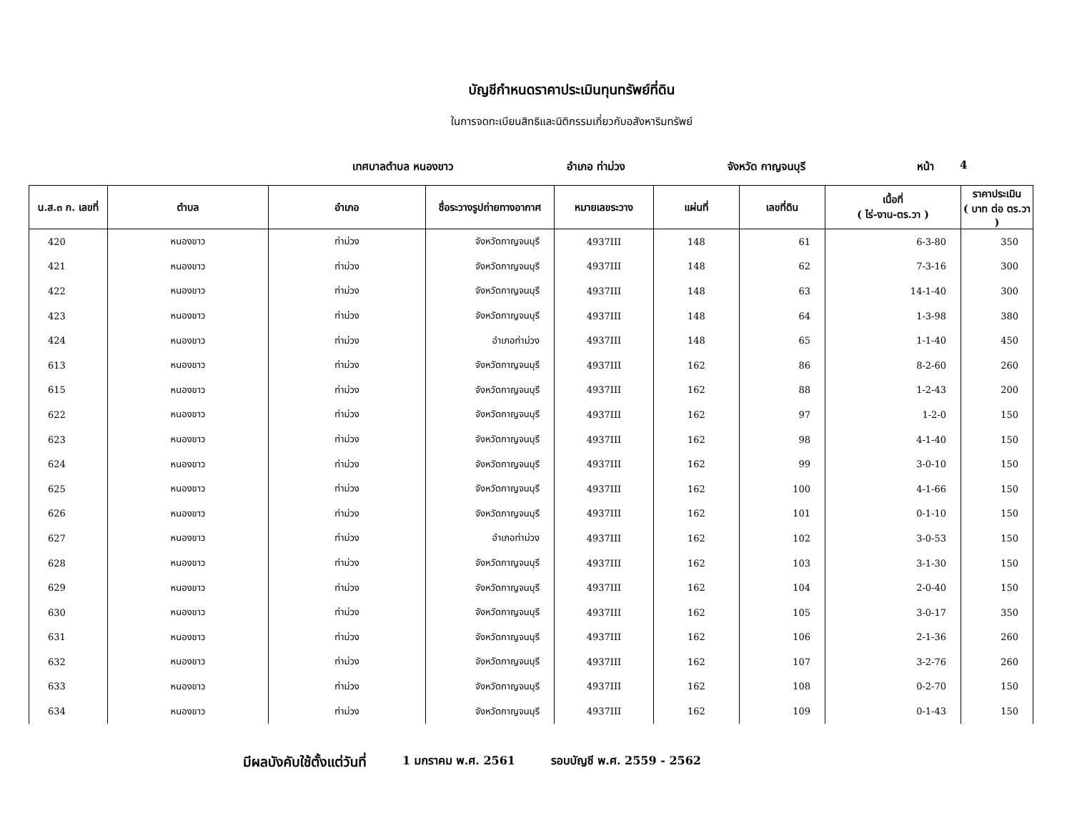บัญชีกำหนดราคาประเมินทุนทรัพย์ที่ดิน
ในการจดทะเบียนสิทธิและนิติกรรมเกี่ยวกับอสังหาริมทรัพย์
เทศบาลตำบล หนองขาว อำเภอ ท่าม่วง จังหวัด กาญจนบุรี หน้า 4
| น.ส.๓ ก. เลขที่ | ตำบล | อำเภอ | ชื่อระวางรูปถ่ายทางอากาศ | หมายเลขระวาง | แผ่นที่ | เลขที่ดิน | เนื้อที่ ( ไร่-งาน-ตร.วา ) | ราคาประเมิน ( บาท ต่อ ตร.วา ) |
| --- | --- | --- | --- | --- | --- | --- | --- | --- |
| 420 | หนองขาว | ท่าม่วง | จังหวัดกาญจนบุรี | 4937III | 148 | 61 | 6-3-80 | 350 |
| 421 | หนองขาว | ท่าม่วง | จังหวัดกาญจนบุรี | 4937III | 148 | 62 | 7-3-16 | 300 |
| 422 | หนองขาว | ท่าม่วง | จังหวัดกาญจนบุรี | 4937III | 148 | 63 | 14-1-40 | 300 |
| 423 | หนองขาว | ท่าม่วง | จังหวัดกาญจนบุรี | 4937III | 148 | 64 | 1-3-98 | 380 |
| 424 | หนองขาว | ท่าม่วง | อำเภอท่าม่วง | 4937III | 148 | 65 | 1-1-40 | 450 |
| 613 | หนองขาว | ท่าม่วง | จังหวัดกาญจนบุรี | 4937III | 162 | 86 | 8-2-60 | 260 |
| 615 | หนองขาว | ท่าม่วง | จังหวัดกาญจนบุรี | 4937III | 162 | 88 | 1-2-43 | 200 |
| 622 | หนองขาว | ท่าม่วง | จังหวัดกาญจนบุรี | 4937III | 162 | 97 | 1-2-0 | 150 |
| 623 | หนองขาว | ท่าม่วง | จังหวัดกาญจนบุรี | 4937III | 162 | 98 | 4-1-40 | 150 |
| 624 | หนองขาว | ท่าม่วง | จังหวัดกาญจนบุรี | 4937III | 162 | 99 | 3-0-10 | 150 |
| 625 | หนองขาว | ท่าม่วง | จังหวัดกาญจนบุรี | 4937III | 162 | 100 | 4-1-66 | 150 |
| 626 | หนองขาว | ท่าม่วง | จังหวัดกาญจนบุรี | 4937III | 162 | 101 | 0-1-10 | 150 |
| 627 | หนองขาว | ท่าม่วง | อำเภอท่าม่วง | 4937III | 162 | 102 | 3-0-53 | 150 |
| 628 | หนองขาว | ท่าม่วง | จังหวัดกาญจนบุรี | 4937III | 162 | 103 | 3-1-30 | 150 |
| 629 | หนองขาว | ท่าม่วง | จังหวัดกาญจนบุรี | 4937III | 162 | 104 | 2-0-40 | 150 |
| 630 | หนองขาว | ท่าม่วง | จังหวัดกาญจนบุรี | 4937III | 162 | 105 | 3-0-17 | 350 |
| 631 | หนองขาว | ท่าม่วง | จังหวัดกาญจนบุรี | 4937III | 162 | 106 | 2-1-36 | 260 |
| 632 | หนองขาว | ท่าม่วง | จังหวัดกาญจนบุรี | 4937III | 162 | 107 | 3-2-76 | 260 |
| 633 | หนองขาว | ท่าม่วง | จังหวัดกาญจนบุรี | 4937III | 162 | 108 | 0-2-70 | 150 |
| 634 | หนองขาว | ท่าม่วง | จังหวัดกาญจนบุรี | 4937III | 162 | 109 | 0-1-43 | 150 |
มีผลบังคับใช้ตั้งแต่วันที่ 1 มกราคม พ.ศ. 2561 รอบบัญชี พ.ศ. 2559 - 2562